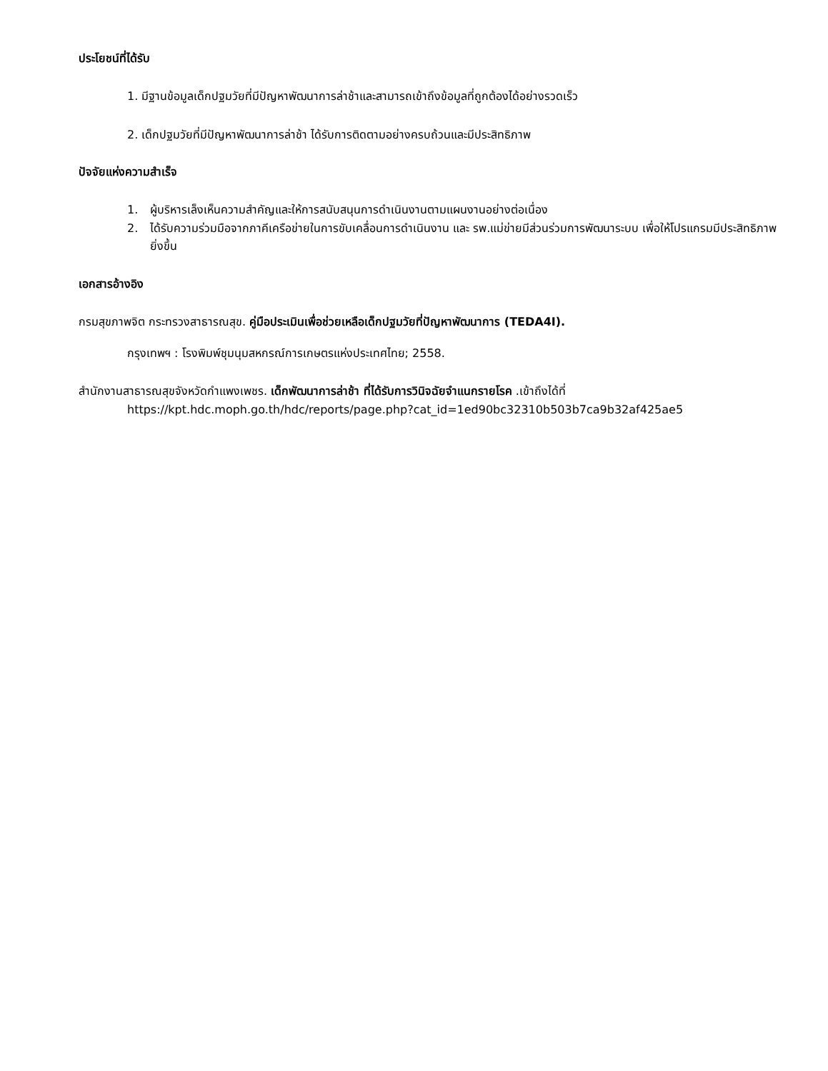ประโยชน์ที่ได้รับ
1. มีฐานข้อมูลเด็กปฐมวัยที่มีปัญหาพัฒนาการล่าช้าและสามารถเข้าถึงข้อมูลที่ถูกต้องได้อย่างรวดเร็ว
2. เด็กปฐมวัยที่มีปัญหาพัฒนาการล่าช้า ได้รับการติดตามอย่างครบถ้วนและมีประสิทธิภาพ
ปัจจัยแห่งความสำเร็จ
1. ผู้บริหารเล็งเห็นความสำคัญและให้การสนับสนุนการดำเนินงานตามแผนงานอย่างต่อเนื่อง
2. ได้รับความร่วมมือจากภาคีเครือข่ายในการขับเคลื่อนการดำเนินงาน และ รพ.แม่ข่ายมีส่วนร่วมการพัฒนาระบบ เพื่อให้โปรแกรมมีประสิทธิภาพยิ่งขึ้น
เอกสารอ้างอิง
กรมสุขภาพจิต กระทรวงสาธารณสุข. คู่มือประเมินเพื่อช่วยเหลือเด็กปฐมวัยที่ปัญหาพัฒนาการ (TEDA4I).
กรุงเทพฯ : โรงพิมพ์ชุมนุมสหกรณ์การเกษตรแห่งประเทศไทย; 2558.
สำนักงานสาธารณสุขจังหวัดกำแพงเพชร. เด็กพัฒนาการล่าช้า ที่ได้รับการวินิจฉัยจำแนกรายโรค .เข้าถึงได้ที่
https://kpt.hdc.moph.go.th/hdc/reports/page.php?cat_id=1ed90bc32310b503b7ca9b32af425ae5